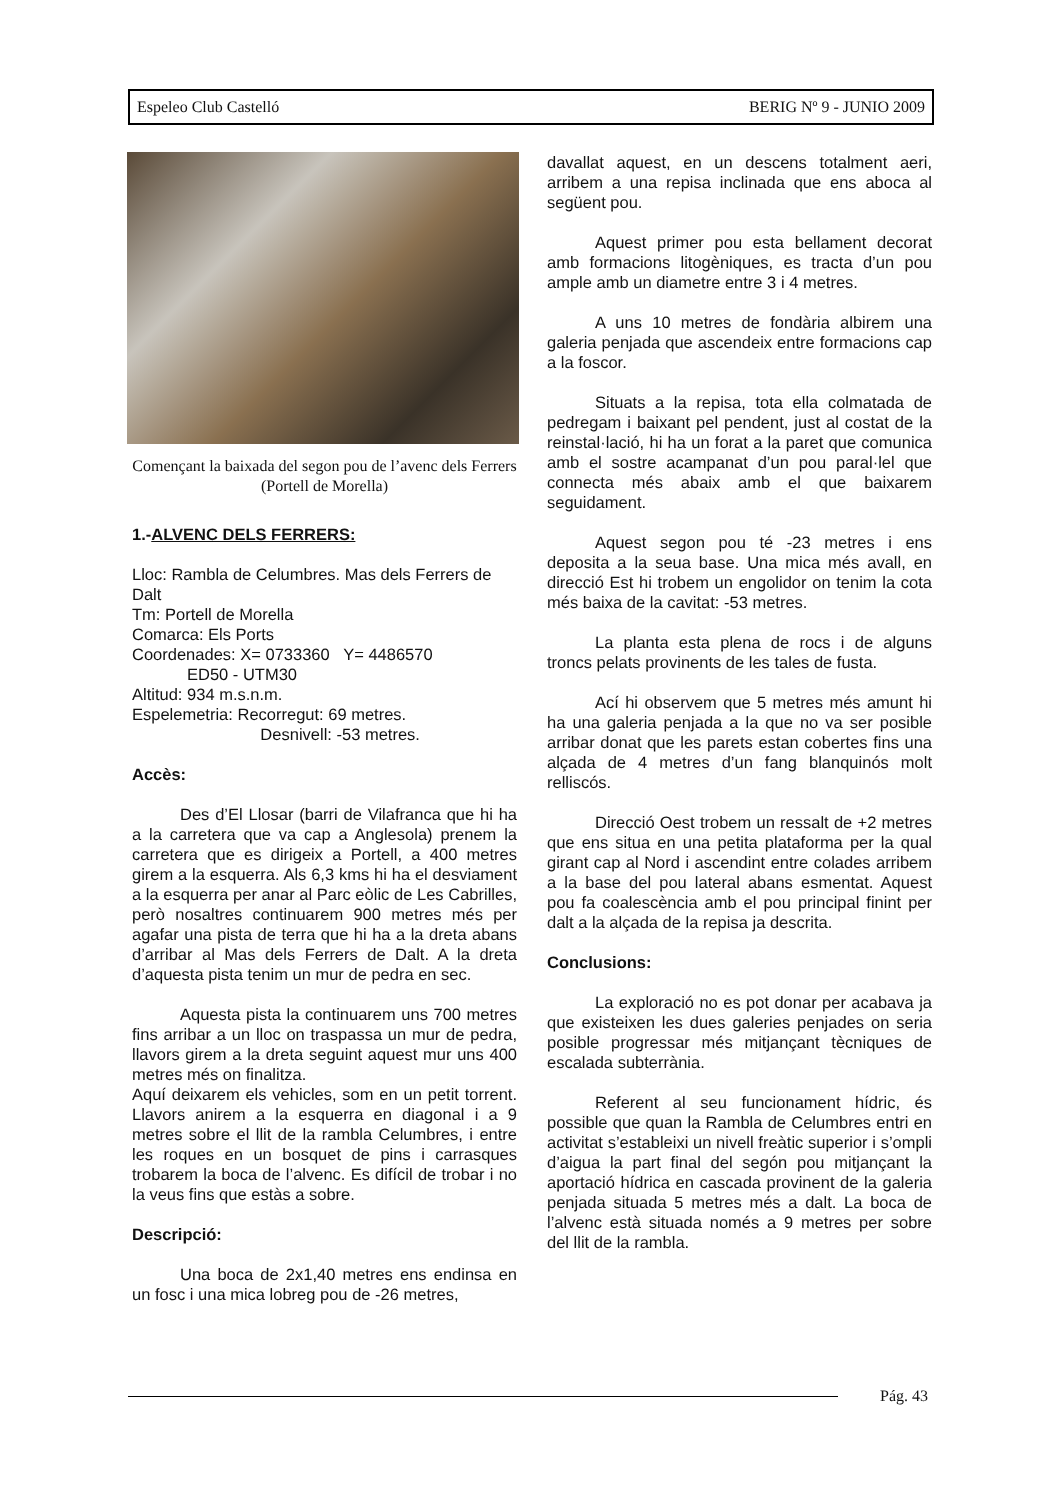Espeleo Club Castelló BERIG Nº 9 - JUNIO 2009
Començant la baixada del segon pou de l’avenc dels Ferrers (Portell de Morella)
1.-ALVENC DELS FERRERS:
Lloc: Rambla de Celumbres. Mas dels Ferrers de Dalt
Tm: Portell de Morella
Comarca: Els Ports
Coordenades: X= 0733360 Y= 4486570
ED50 - UTM30
Altitud: 934 m.s.n.m.
Espelemetria: Recorregut: 69 metres.
Desnivell: -53 metres.
Accès:
Des d’El Llosar (barri de Vilafranca que hi ha a la carretera que va cap a Anglesola) prenem la carretera que es dirigeix a Portell, a 400 metres girem a la esquerra. Als 6,3 kms hi ha el desviament a la esquerra per anar al Parc eòlic de Les Cabrilles, però nosaltres continuarem 900 metres més per agafar una pista de terra que hi ha a la dreta abans d’arribar al Mas dels Ferrers de Dalt. A la dreta d’aquesta pista tenim un mur de pedra en sec.
Aquesta pista la continuarem uns 700 metres fins arribar a un lloc on traspassa un mur de pedra, llavors girem a la dreta seguint aquest mur uns 400 metres més on finalitza.
Aquí deixarem els vehicles, som en un petit torrent. Llavors anirem a la esquerra en diagonal i a 9 metres sobre el llit de la rambla Celumbres, i entre les roques en un bosquet de pins i carrasques trobarem la boca de l’alvenc. Es difícil de trobar i no la veus fins que estàs a sobre.
Descripció:
Una boca de 2x1,40 metres ens endinsa en un fosc i una mica lobreg pou de -26 metres,
davallat aquest, en un descens totalment aeri, arribem a una repisa inclinada que ens aboca al següent pou.
Aquest primer pou esta bellament decorat amb formacions litogèniques, es tracta d’un pou ample amb un diametre entre 3 i 4 metres.
A uns 10 metres de fondària albirem una galeria penjada que ascendeix entre formacions cap a la foscor.
Situats a la repisa, tota ella colmatada de pedregam i baixant pel pendent, just al costat de la reinstal·lació, hi ha un forat a la paret que comunica amb el sostre acampanat d’un pou paral·lel que connecta més abaix amb el que baixarem seguidament.
Aquest segon pou té -23 metres i ens deposita a la seua base. Una mica més avall, en direcció Est hi trobem un engolidor on tenim la cota més baixa de la cavitat: -53 metres.
La planta esta plena de rocs i de alguns troncs pelats provinents de les tales de fusta.
Ací hi observem que 5 metres més amunt hi ha una galeria penjada a la que no va ser posible arribar donat que les parets estan cobertes fins una alçada de 4 metres d’un fang blanquinós molt relliscós.
Direcció Oest trobem un ressalt de +2 metres que ens situa en una petita plataforma per la qual girant cap al Nord i ascendint entre colades arribem a la base del pou lateral abans esmentat. Aquest pou fa coalescència amb el pou principal finint per dalt a la alçada de la repisa ja descrita.
Conclusions:
La exploració no es pot donar per acabava ja que existeixen les dues galeries penjades on seria posible progressar més mitjançant tècniques de escalada subterrània.
Referent al seu funcionament hídric, és possible que quan la Rambla de Celumbres entri en activitat s’estableixi un nivell freàtic superior i s’ompli d’aigua la part final del segón pou mitjançant la aportació hídrica en cascada provinent de la galeria penjada situada 5 metres més a dalt. La boca de l’alvenc està situada només a 9 metres per sobre del llit de la rambla.
Pág. 43